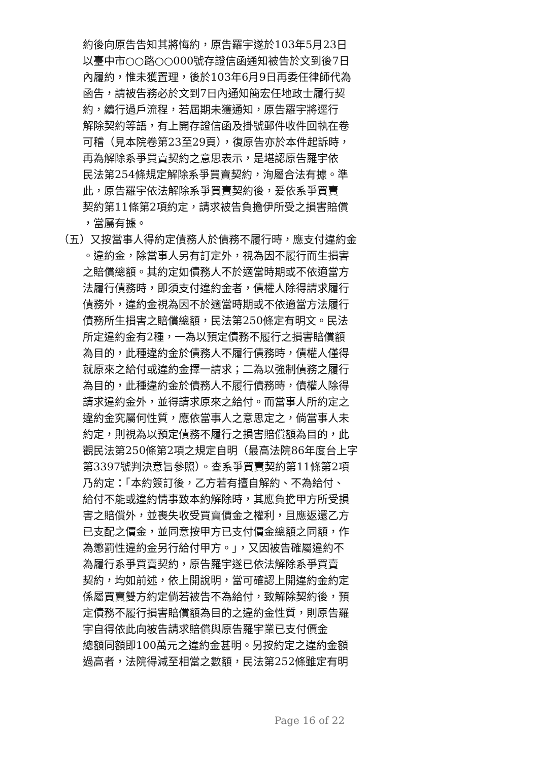約後向原告告知其將悔約，原告羅宇遂於103年5月23日
以臺中市○○路○○000號存證信函通知被告於文到後7日
內履約，惟未獲置理，後於103年6月9日再委任律師代為
函告，請被告務必於文到7日內通知簡宏任地政士履行契
約，續行過戶流程，若屆期未獲通知，原告羅宇將逕行
解除契約等語，有上開存證信函及掛號郵件收件回執在卷
可稽（見本院卷第23至29頁），復原告亦於本件起訴時，
再為解除系爭買賣契約之意思表示，是堪認原告羅宇依
民法第254條規定解除系爭買賣契約，洵屬合法有據。準
此，原告羅宇依法解除系爭買賣契約後，爰依系爭買賣
契約第11條第2項約定，請求被告負擔伊所受之損害賠償
，當屬有據。
（五）又按當事人得約定債務人於債務不履行時，應支付違約金
。違約金，除當事人另有訂定外，視為因不履行而生損害
之賠償總額。其約定如債務人不於適當時期或不依適當方
法履行債務時，即須支付違約金者，債權人除得請求履行
債務外，違約金視為因不於適當時期或不依適當方法履行
債務所生損害之賠償總額，民法第250條定有明文。民法
所定違約金有2種，一為以預定債務不履行之損害賠償額
為目的，此種違約金於債務人不履行債務時，債權人僅得
就原來之給付或違約金擇一請求；二為以強制債務之履行
為目的，此種違約金於債務人不履行債務時，債權人除得
請求違約金外，並得請求原來之給付。而當事人所約定之
違約金究屬何性質，應依當事人之意思定之，倘當事人未
約定，則視為以預定債務不履行之損害賠償額為目的，此
觀民法第250條第2項之規定自明（最高法院86年度台上字
第3397號判決意旨參照）。查系爭買賣契約第11條第2項
乃約定：「本約簽訂後，乙方若有擅自解約、不為給付、
給付不能或違約情事致本約解除時，其應負擔甲方所受損
害之賠償外，並喪失收受買賣價金之權利，且應返還乙方
已支配之價金，並同意按甲方已支付價金總額之同額，作
為懲罰性違約金另行給付甲方。」，又因被告確屬違約不
為履行系爭買賣契約，原告羅宇遂已依法解除系爭買賣
契約，均如前述，依上開說明，當可確認上開違約金約定
係屬買賣雙方約定倘若被告不為給付，致解除契約後，預
定債務不履行損害賠償額為目的之違約金性質，則原告羅
宇自得依此向被告請求賠償與原告羅宇業已支付價金
總額同額即100萬元之違約金甚明。另按約定之違約金額
過高者，法院得減至相當之數額，民法第252條雖定有明
Page 16 of 22